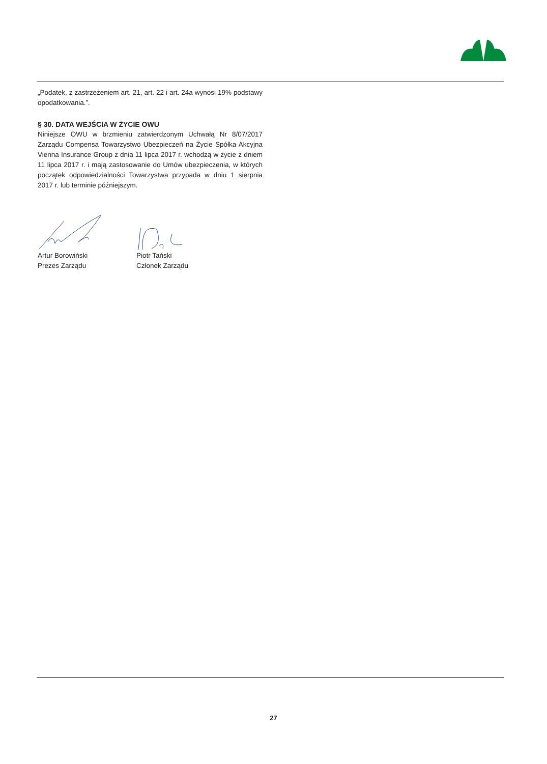„Podatek, z zastrzeżeniem art. 21, art. 22 i art. 24a wynosi 19% podstawy opodatkowania.”.
§ 30. DATA WEJŚCIA W ŻYCIE OWU
Niniejsze OWU w brzmieniu zatwierdzonym Uchwałą Nr 8/07/2017 Zarządu Compensa Towarzystwo Ubezpieczeń na Życie Spółka Akcyjna Vienna Insurance Group z dnia 11 lipca 2017 r. wchodzą w życie z dniem 11 lipca 2017 r. i mają zastosowanie do Umów ubezpieczenia, w których początek odpowiedzialności Towarzystwa przypada w dniu 1 sierpnia 2017 r. lub terminie późniejszym.
Artur Borowiński
Prezes Zarządu
Piotr Tański
Członek Zarządu
27